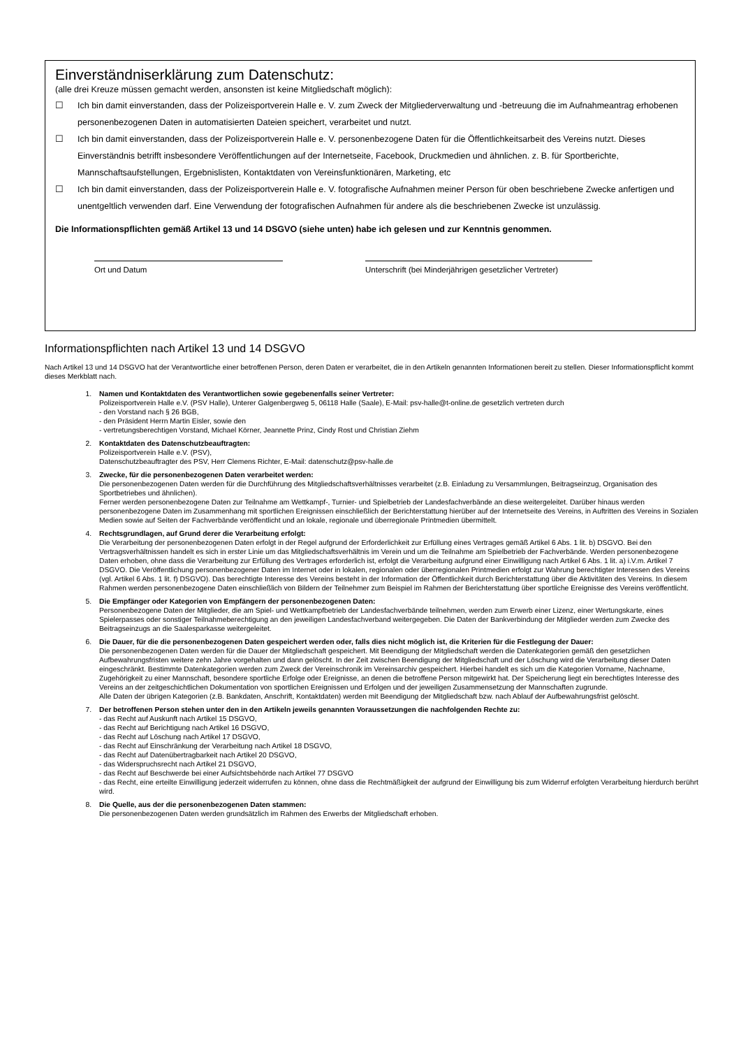Einverständniserklärung zum Datenschutz:
(alle drei Kreuze müssen gemacht werden, ansonsten ist keine Mitgliedschaft möglich):
☐ Ich bin damit einverstanden, dass der Polizeisportverein Halle e. V. zum Zweck der Mitgliederverwaltung und -betreuung die im Aufnahmeantrag erhobenen personenbezogenen Daten in automatisierten Dateien speichert, verarbeitet und nutzt.
☐ Ich bin damit einverstanden, dass der Polizeisportverein Halle e. V. personenbezogene Daten für die Öffentlichkeitsarbeit des Vereins nutzt. Dieses Einverständnis betrifft insbesondere Veröffentlichungen auf der Internetseite, Facebook, Druckmedien und ähnlichen. z. B. für Sportberichte, Mannschaftsaufstellungen, Ergebnislisten, Kontaktdaten von Vereinsfunktionären, Marketing, etc
☐ Ich bin damit einverstanden, dass der Polizeisportverein Halle e. V. fotografische Aufnahmen meiner Person für oben beschriebene Zwecke anfertigen und unentgeltlich verwenden darf. Eine Verwendung der fotografischen Aufnahmen für andere als die beschriebenen Zwecke ist unzulässig.
Die Informationspflichten gemäß Artikel 13 und 14 DSGVO (siehe unten) habe ich gelesen und zur Kenntnis genommen.
Ort und Datum Unterschrift (bei Minderjährigen gesetzlicher Vertreter)
Informationspflichten nach Artikel 13 und 14 DSGVO
Nach Artikel 13 und 14 DSGVO hat der Verantwortliche einer betroffenen Person, deren Daten er verarbeitet, die in den Artikeln genannten Informationen bereit zu stellen. Dieser Informationspflicht kommt dieses Merkblatt nach.
1. Namen und Kontaktdaten des Verantwortlichen sowie gegebenenfalls seiner Vertreter:
Polizeisportverein Halle e.V. (PSV Halle), Unterer Galgenbergweg 5, 06118 Halle (Saale), E-Mail: psv-halle@t-online.de gesetzlich vertreten durch
- den Vorstand nach § 26 BGB,
- den Präsident Herrn Martin Eisler, sowie den
- vertretungsberechtigen Vorstand, Michael Körner, Jeannette Prinz, Cindy Rost und Christian Ziehm
2. Kontaktdaten des Datenschutzbeauftragten:
Polizeisportverein Halle e.V. (PSV),
Datenschutzbeauftragter des PSV, Herr Clemens Richter, E-Mail: datenschutz@psv-halle.de
3. Zwecke, für die personenbezogenen Daten verarbeitet werden:
Die personenbezogenen Daten werden für die Durchführung des Mitgliedschaftsverhältnisses verarbeitet (z.B. Einladung zu Versammlungen, Beitragseinzug, Organisation des Sportbetriebes und ähnlichen).
Ferner werden personenbezogene Daten zur Teilnahme am Wettkampf-, Turnier- und Spielbetrieb der Landesfachverbände an diese weitergeleitet. Darüber hinaus werden personenbezogene Daten im Zusammenhang mit sportlichen Ereignissen einschließlich der Berichterstattung hierüber auf der Internetseite des Vereins, in Auftritten des Vereins in Sozialen Medien sowie auf Seiten der Fachverbände veröffentlicht und an lokale, regionale und überregionale Printmedien übermittelt.
4. Rechtsgrundlagen, auf Grund derer die Verarbeitung erfolgt:
Die Verarbeitung der personenbezogenen Daten erfolgt in der Regel aufgrund der Erforderlichkeit zur Erfüllung eines Vertrages gemäß Artikel 6 Abs. 1 lit. b) DSGVO. Bei den Vertragsverhältnissen handelt es sich in erster Linie um das Mitgliedschaftsverhältnis im Verein und um die Teilnahme am Spielbetrieb der Fachverbände. Werden personenbezogene Daten erhoben, ohne dass die Verarbeitung zur Erfüllung des Vertrages erforderlich ist, erfolgt die Verarbeitung aufgrund einer Einwilligung nach Artikel 6 Abs. 1 lit. a) i.V.m. Artikel 7 DSGVO. Die Veröffentlichung personenbezogener Daten im Internet oder in lokalen, regionalen oder überregionalen Printmedien erfolgt zur Wahrung berechtigter Interessen des Vereins (vgl. Artikel 6 Abs. 1 lit. f) DSGVO). Das berechtigte Interesse des Vereins besteht in der Information der Öffentlichkeit durch Berichterstattung über die Aktivitäten des Vereins. In diesem Rahmen werden personenbezogene Daten einschließlich von Bildern der Teilnehmer zum Beispiel im Rahmen der Berichterstattung über sportliche Ereignisse des Vereins veröffentlicht.
5. Die Empfänger oder Kategorien von Empfängern der personenbezogenen Daten:
Personenbezogene Daten der Mitglieder, die am Spiel- und Wettkampfbetrieb der Landesfachverbände teilnehmen, werden zum Erwerb einer Lizenz, einer Wertungskarte, eines Spielerpasses oder sonstiger Teilnahmeberechtigung an den jeweiligen Landesfachverband weitergegeben. Die Daten der Bankverbindung der Mitglieder werden zum Zwecke des Beitragseinzugs an die Saalesparkasse weitergeleitet.
6. Die Dauer, für die die personenbezogenen Daten gespeichert werden oder, falls dies nicht möglich ist, die Kriterien für die Festlegung der Dauer:
Die personenbezogenen Daten werden für die Dauer der Mitgliedschaft gespeichert. Mit Beendigung der Mitgliedschaft werden die Datenkategorien gemäß den gesetzlichen Aufbewahrungsfristen weitere zehn Jahre vorgehalten und dann gelöscht. In der Zeit zwischen Beendigung der Mitgliedschaft und der Löschung wird die Verarbeitung dieser Daten eingeschränkt. Bestimmte Datenkategorien werden zum Zweck der Vereinschronik im Vereinsarchiv gespeichert. Hierbei handelt es sich um die Kategorien Vorname, Nachname, Zugehörigkeit zu einer Mannschaft, besondere sportliche Erfolge oder Ereignisse, an denen die betroffene Person mitgewirkt hat. Der Speicherung liegt ein berechtigtes Interesse des Vereins an der zeitgeschichtlichen Dokumentation von sportlichen Ereignissen und Erfolgen und der jeweiligen Zusammensetzung der Mannschaften zugrunde.
Alle Daten der übrigen Kategorien (z.B. Bankdaten, Anschrift, Kontaktdaten) werden mit Beendigung der Mitgliedschaft bzw. nach Ablauf der Aufbewahrungsfrist gelöscht.
7. Der betroffenen Person stehen unter den in den Artikeln jeweils genannten Voraussetzungen die nachfolgenden Rechte zu:
- das Recht auf Auskunft nach Artikel 15 DSGVO,
- das Recht auf Berichtigung nach Artikel 16 DSGVO,
- das Recht auf Löschung nach Artikel 17 DSGVO,
- das Recht auf Einschränkung der Verarbeitung nach Artikel 18 DSGVO,
- das Recht auf Datenübertragbarkeit nach Artikel 20 DSGVO,
- das Widerspruchsrecht nach Artikel 21 DSGVO,
- das Recht auf Beschwerde bei einer Aufsichtsbehörde nach Artikel 77 DSGVO
- das Recht, eine erteilte Einwilligung jederzeit widerrufen zu können, ohne dass die Rechtmäßigkeit der aufgrund der Einwilligung bis zum Widerruf erfolgten Verarbeitung hierdurch berührt wird.
8. Die Quelle, aus der die personenbezogenen Daten stammen:
Die personenbezogenen Daten werden grundsätzlich im Rahmen des Erwerbs der Mitgliedschaft erhoben.